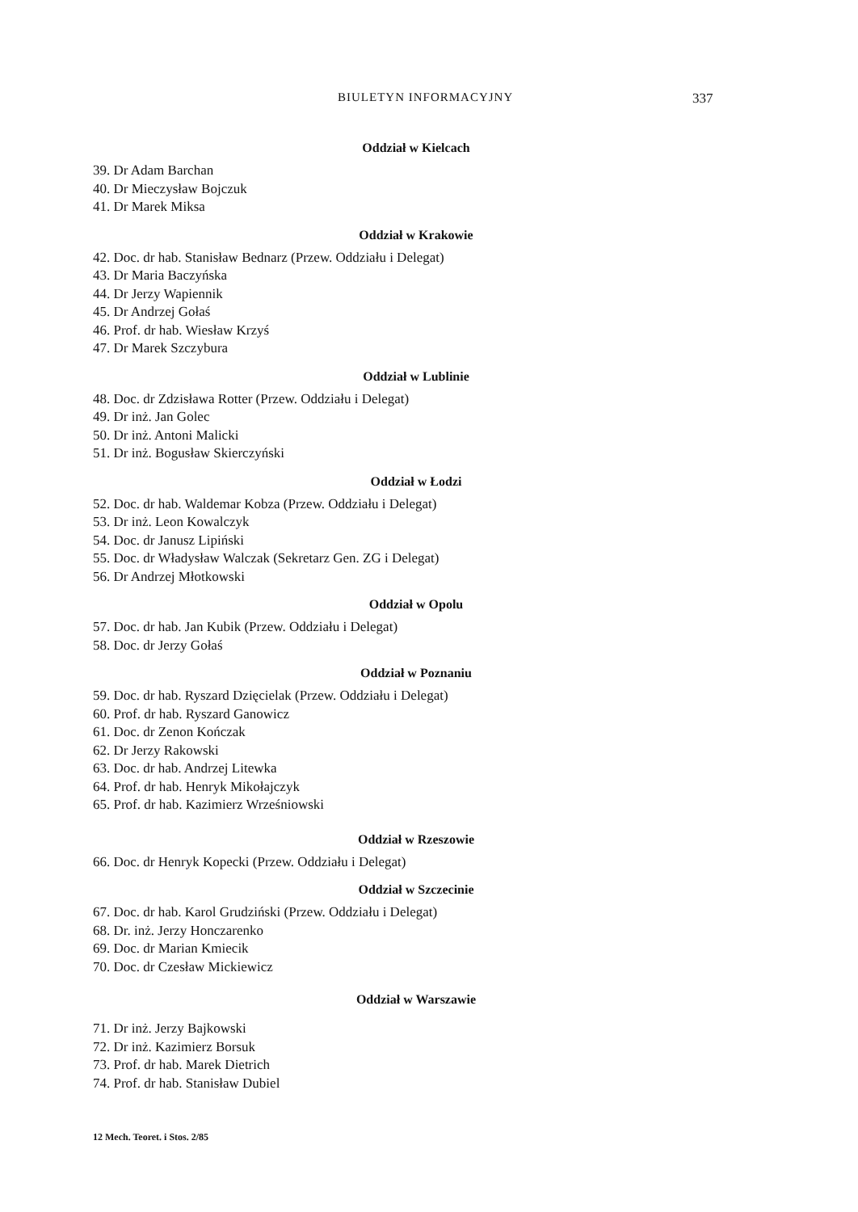BIULETYN INFORMACYJNY 337
Oddział w Kielcach
39. Dr Adam Barchan
40. Dr Mieczysław Bojczuk
41. Dr Marek Miksa
Oddział w Krakowie
42. Doc. dr hab. Stanisław Bednarz (Przew. Oddziału i Delegat)
43. Dr Maria Baczyńska
44. Dr Jerzy Wapiennik
45. Dr Andrzej Gołaś
46. Prof. dr hab. Wiesław Krzyś
47. Dr Marek Szczybura
Oddział w Lublinie
48. Doc. dr Zdzisława Rotter (Przew. Oddziału i Delegat)
49. Dr inż. Jan Golec
50. Dr inż. Antoni Malicki
51. Dr inż. Bogusław Skierczyński
Oddział w Łodzi
52. Doc. dr hab. Waldemar Kobza (Przew. Oddziału i Delegat)
53. Dr inż. Leon Kowalczyk
54. Doc. dr Janusz Lipiński
55. Doc. dr Władysław Walczak (Sekretarz Gen. ZG i Delegat)
56. Dr Andrzej Młotkowski
Oddział w Opolu
57. Doc. dr hab. Jan Kubik (Przew. Oddziału i Delegat)
58. Doc. dr Jerzy Gołaś
Oddział w Poznaniu
59. Doc. dr hab. Ryszard Dzięcielak (Przew. Oddziału i Delegat)
60. Prof. dr hab. Ryszard Ganowicz
61. Doc. dr Zenon Kończak
62. Dr Jerzy Rakowski
63. Doc. dr hab. Andrzej Litewka
64. Prof. dr hab. Henryk Mikołajczyk
65. Prof. dr hab. Kazimierz Wrześniowski
Oddział w Rzeszowie
66. Doc. dr Henryk Kopecki (Przew. Oddziału i Delegat)
Oddział w Szczecinie
67. Doc. dr hab. Karol Grudziński (Przew. Oddziału i Delegat)
68. Dr. inż. Jerzy Honczarenko
69. Doc. dr Marian Kmiecik
70. Doc. dr Czesław Mickiewicz
Oddział w Warszawie
71. Dr inż. Jerzy Bajkowski
72. Dr inż. Kazimierz Borsuk
73. Prof. dr hab. Marek Dietrich
74. Prof. dr hab. Stanisław Dubiel
12 Mech. Teoret. i Stos. 2/85